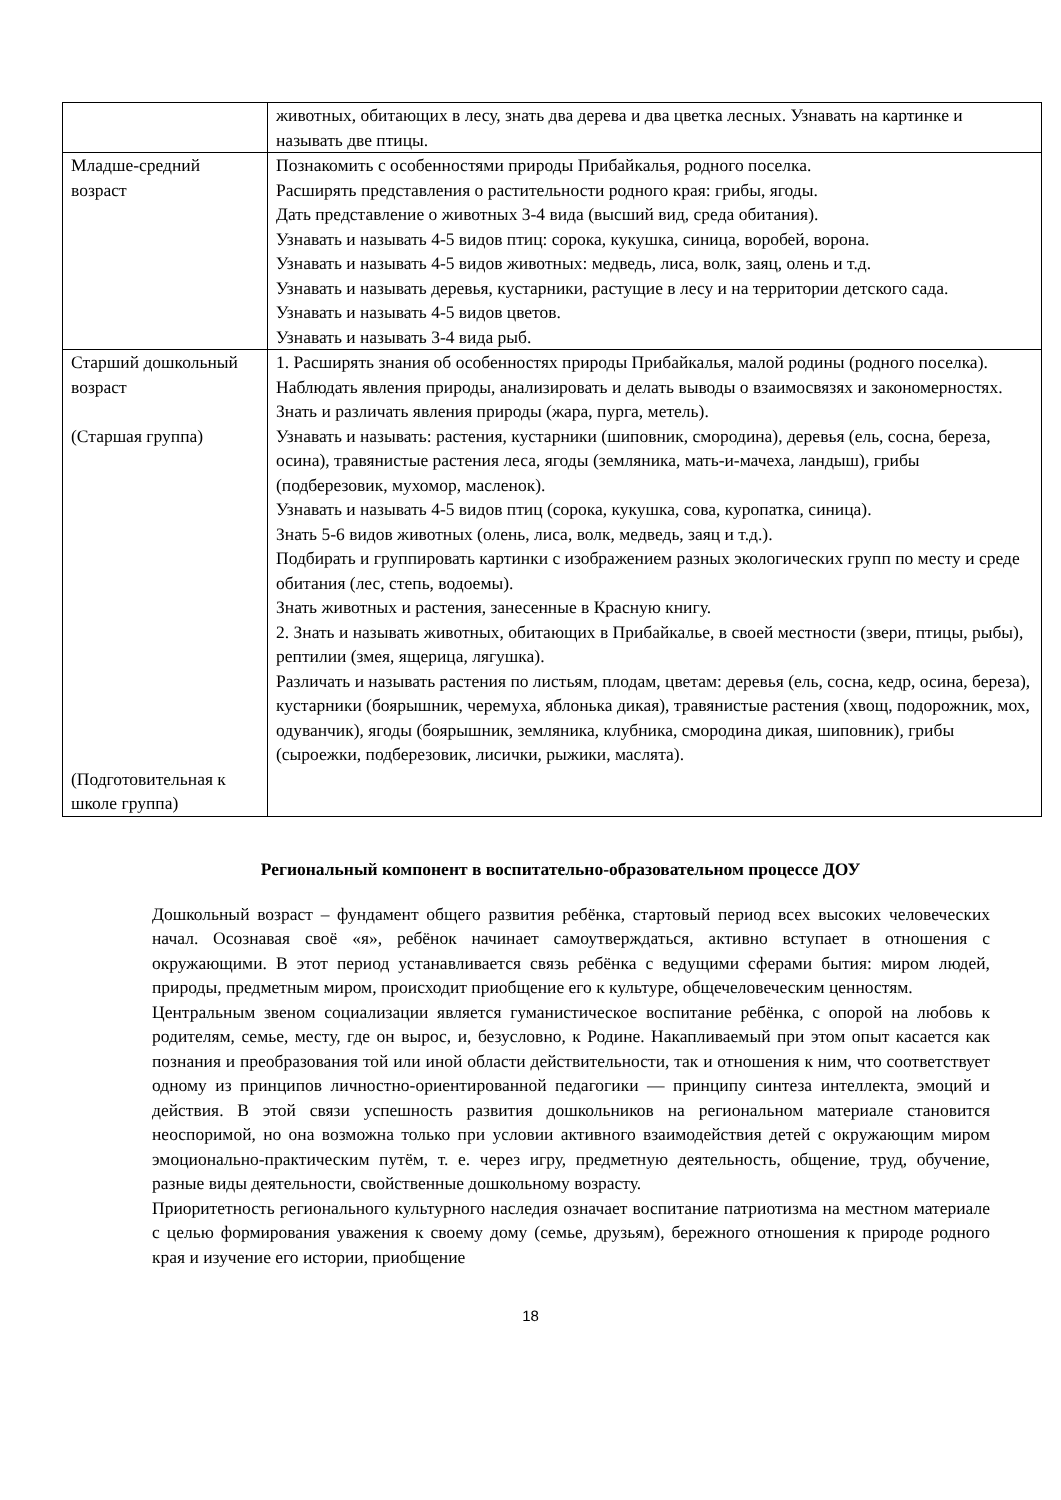| | животных, обитающих в лесу, знать два дерева и два цветка лесных. Узнавать на картинке и называть две птицы. |
| Младше-средний возраст | Познакомить с особенностями природы Прибайкалья, родного поселка. Расширять представления о растительности родного края: грибы, ягоды. Дать представление о животных 3-4 вида (высший вид, среда обитания). Узнавать и называть 4-5 видов птиц: сорока, кукушка, синица, воробей, ворона. Узнавать и называть 4-5 видов животных: медведь, лиса, волк, заяц, олень и т.д. Узнавать и называть деревья, кустарники, растущие в лесу и на территории детского сада. Узнавать и называть 4-5 видов цветов. Узнавать и называть 3-4 вида рыб. |
| Старший дошкольный возраст (Старшая группа) (Подготовительная к школе группа) | 1. Расширять знания об особенностях природы Прибайкалья, малой родины (родного поселка). Наблюдать явления природы, анализировать и делать выводы о взаимосвязях и закономерностях. Знать и различать явления природы (жара, пурга, метель). Узнавать и называть: растения, кустарники (шиповник, смородина), деревья (ель, сосна, береза, осина), травянистые растения леса, ягоды (земляника, мать-и-мачеха, ландыш), грибы (подберезовик, мухомор, масленок). Узнавать и называть 4-5 видов птиц (сорока, кукушка, сова, куропатка, синица). Знать 5-6 видов животных (олень, лиса, волк, медведь, заяц и т.д.). Подбирать и группировать картинки с изображением разных экологических групп по месту и среде обитания (лес, степь, водоемы). Знать животных и растения, занесенные в Красную книгу. 2. Знать и называть животных, обитающих в Прибайкалье, в своей местности (звери, птицы, рыбы), рептилии (змея, ящерица, лягушка). Различать и называть растения по листьям, плодам, цветам: деревья (ель, сосна, кедр, осина, береза), кустарники (боярышник, черемуха, яблонька дикая), травянистые растения (хвощ, подорожник, мох, одуванчик), ягоды (боярышник, земляника, клубника, смородина дикая, шиповник), грибы (сыроежки, подберезовик, лисички, рыжики, маслята). |
Региональный компонент в воспитательно-образовательном процессе ДОУ
Дошкольный возраст – фундамент общего развития ребёнка, стартовый период всех высоких человеческих начал. Осознавая своё «я», ребёнок начинает самоутверждаться, активно вступает в отношения с окружающими. В этот период устанавливается связь ребёнка с ведущими сферами бытия: миром людей, природы, предметным миром, происходит приобщение его к культуре, общечеловеческим ценностям.
Центральным звеном социализации является гуманистическое воспитание ребёнка, с опорой на любовь к родителям, семье, месту, где он вырос, и, безусловно, к Родине. Накапливаемый при этом опыт касается как познания и преобразования той или иной области действительности, так и отношения к ним, что соответствует одному из принципов личностно-ориентированной педагогики — принципу синтеза интеллекта, эмоций и действия. В этой связи успешность развития дошкольников на региональном материале становится неоспоримой, но она возможна только при условии активного взаимодействия детей с окружающим миром эмоционально-практическим путём, т. е. через игру, предметную деятельность, общение, труд, обучение, разные виды деятельности, свойственные дошкольному возрасту.
Приоритетность регионального культурного наследия означает воспитание патриотизма на местном материале с целью формирования уважения к своему дому (семье, друзьям), бережного отношения к природе родного края и изучение его истории, приобщение
18